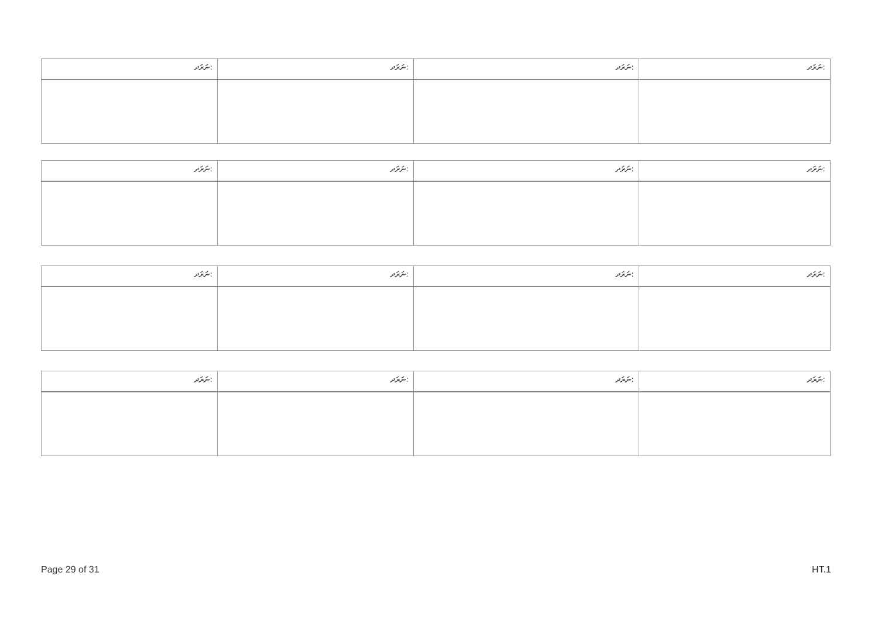| ނަރަދ: | ނަރަދ: | ނަރަދ: | ނަރަދ: |
| --- | --- | --- | --- |
| ނަރަދ: | ނަރަދ: | ނަރަދ: | ނަރަދ: |
| --- | --- | --- | --- |
| ނަރަދ: | ނަރަދ: | ނަރަދ: | ނަރަދ: |
| --- | --- | --- | --- |
| ނަރަދ: | ނަރަދ: | ނަރަދ: | ނަރަދ: |
| --- | --- | --- | --- |
Page 29 of 31 HT.1